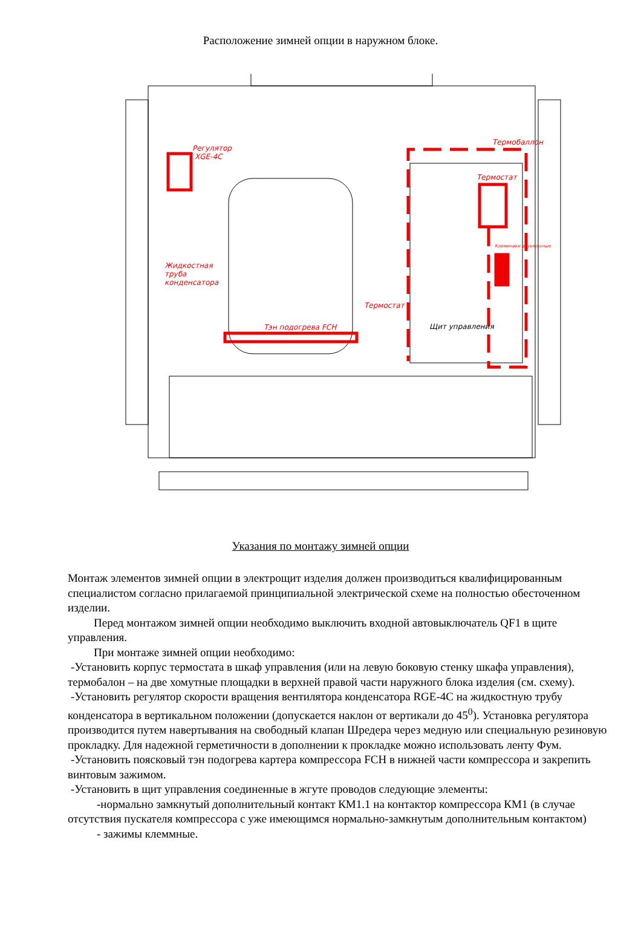Расположение зимней опции в наружном блоке.
Регулятор
XGE-4C
Термобаллон
Термостат
Клеммники двухярусные
Жидкостная
труба
конденсатора
Термостат
Тэн подогрева FCH
Щит управления
Указания по монтажу зимней опции
Монтаж элементов зимней опции в электрощит изделия должен производиться квалифицированным специалистом согласно прилагаемой принципиальной электрической схеме на полностью обесточенном изделии.
Перед монтажом зимней опции необходимо выключить входной автовыключатель QF1 в щите управления.
При монтаже зимней опции необходимо:
-Установить корпус термостата в шкаф управления (или на левую боковую стенку шкафа управления), термобалон – на две хомутные площадки в верхней правой части наружного блока изделия (см. схему).
-Установить регулятор скорости вращения вентилятора конденсатора RGE-4C на жидкостную трубу конденсатора в вертикальном положении (допускается наклон от вертикали до 45<sup>0</sup>). Установка регулятора производится путем навертывания на свободный клапан Шредера через медную или специальную резиновую прокладку. Для надежной герметичности в дополнении к прокладке можно использовать ленту Фум.
-Установить поясковый тэн подогрева картера компрессора FCH в нижней части компрессора и закрепить винтовым зажимом.
-Установить в щит управления соединенные в жгуте проводов следующие элементы:
-нормально замкнутый дополнительный контакт КМ1.1 на контактор компрессора КМ1 (в случае отсутствия пускателя компрессора с уже имеющимся нормально-замкнутым дополнительным контактом)
- зажимы клеммные.